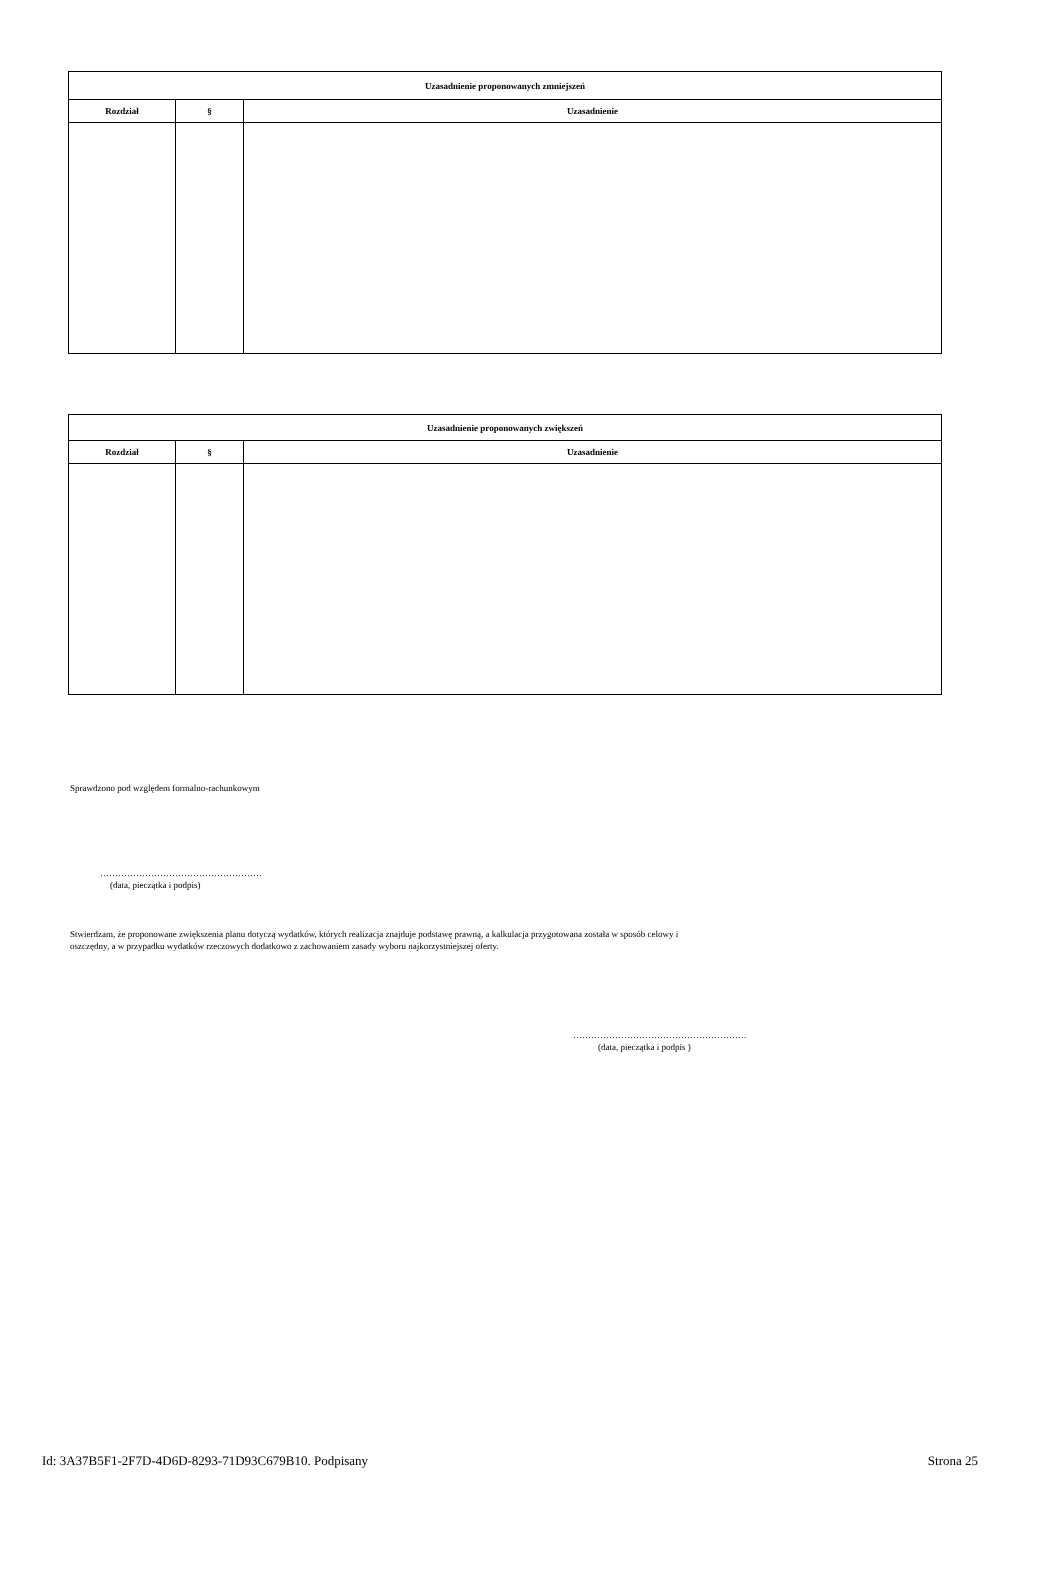| Uzasadnienie proponowanych zmniejszeń | | |
| --- | --- | --- |
| Rozdział | § | Uzasadnienie |
| Uzasadnienie proponowanych zwiększeń | | |
| --- | --- | --- |
| Rozdział | § | Uzasadnienie |
Sprawdzono pod względem formalno-rachunkowym
………………………………………………
(data, pieczątka i podpis)
Stwierdzam, że proponowane zwiększenia planu dotyczą wydatków, których realizacja znajduje podstawę prawną, a kalkulacja przygotowana została w sposób celowy i oszczędny, a w przypadku wydatków rzeczowych dodatkowo z zachowaniem zasady wyboru najkorzystniejszej oferty.
………………………………………………….
(data, pieczątka i podpis )
Id: 3A37B5F1-2F7D-4D6D-8293-71D93C679B10. Podpisany Strona 25